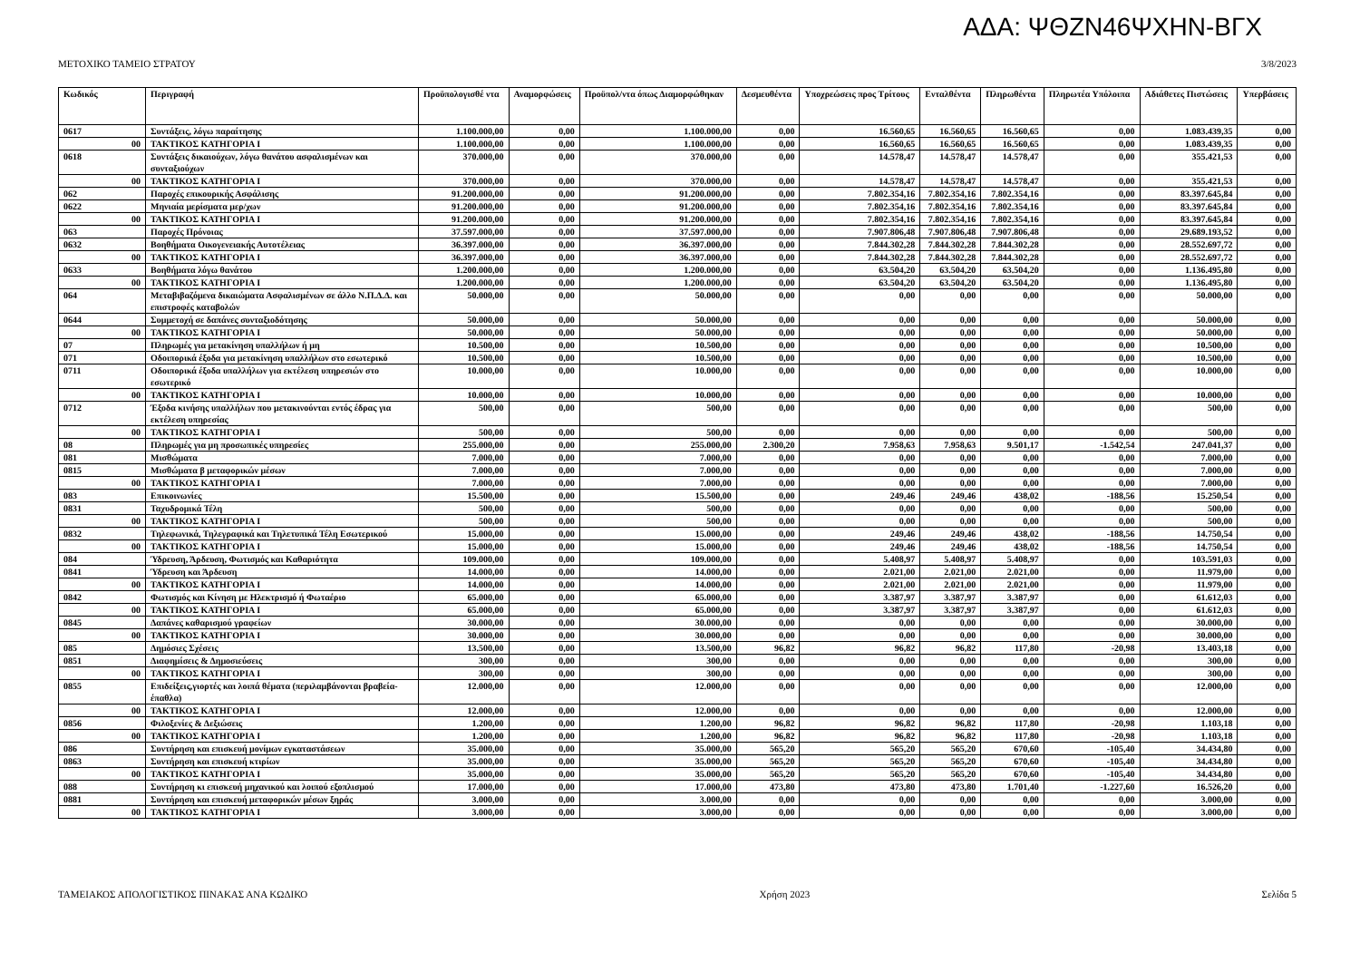ΑΔΑ: ΨΘΖΝ46ΨΧΗΝ-ΒΓΧ
ΜΕΤΟΧΙΚΟ ΤΑΜΕΙΟ ΣΤΡΑΤΟΥ 3/8/2023
| Κωδικός | Περιγραφή | Προϋπολογισθέ ντα | Αναμορφώσεις | Προϋπολ/ντα όπως Διαμορφώθηκαν | Δεσμευθέντα | Υποχρεώσεις προς Τρίτους | Ενταλθέντα | Πληρωθέντα | Πληρωτέα Υπόλοιπα | Αδιάθετες Πιστώσεις | Υπερβάσεις |
| --- | --- | --- | --- | --- | --- | --- | --- | --- | --- | --- | --- |
| 0617 | Συντάξεις, λόγω παραίτησης | 1.100.000,00 | 0,00 | 1.100.000,00 | 0,00 | 16.560,65 | 16.560,65 | 16.560,65 | 0,00 | 1.083.439,35 | 0,00 |
| 00 | ΤΑΚΤΙΚΟΣ ΚΑΤΗΓΟΡΙΑ Ι | 1.100.000,00 | 0,00 | 1.100.000,00 | 0,00 | 16.560,65 | 16.560,65 | 16.560,65 | 0,00 | 1.083.439,35 | 0,00 |
| 0618 | Συντάξεις δικαιούχων, λόγω θανάτου ασφαλισμένων και συνταξιούχων | 370.000,00 | 0,00 | 370.000,00 | 0,00 | 14.578,47 | 14.578,47 | 14.578,47 | 0,00 | 355.421,53 | 0,00 |
| 00 | ΤΑΚΤΙΚΟΣ ΚΑΤΗΓΟΡΙΑ Ι | 370.000,00 | 0,00 | 370.000,00 | 0,00 | 14.578,47 | 14.578,47 | 14.578,47 | 0,00 | 355.421,53 | 0,00 |
| 062 | Παροχές επικουρικής Ασφάλισης | 91.200.000,00 | 0,00 | 91.200.000,00 | 0,00 | 7.802.354,16 | 7.802.354,16 | 7.802.354,16 | 0,00 | 83.397.645,84 | 0,00 |
| 0622 | Μηνιαία μερίσματα μερ/χων | 91.200.000,00 | 0,00 | 91.200.000,00 | 0,00 | 7.802.354,16 | 7.802.354,16 | 7.802.354,16 | 0,00 | 83.397.645,84 | 0,00 |
| 00 | ΤΑΚΤΙΚΟΣ ΚΑΤΗΓΟΡΙΑ Ι | 91.200.000,00 | 0,00 | 91.200.000,00 | 0,00 | 7.802.354,16 | 7.802.354,16 | 7.802.354,16 | 0,00 | 83.397.645,84 | 0,00 |
| 063 | Παροχές Πρόνοιας | 37.597.000,00 | 0,00 | 37.597.000,00 | 0,00 | 7.907.806,48 | 7.907.806,48 | 7.907.806,48 | 0,00 | 29.689.193,52 | 0,00 |
| 0632 | Βοηθήματα Οικογενειακής Αυτοτέλειας | 36.397.000,00 | 0,00 | 36.397.000,00 | 0,00 | 7.844.302,28 | 7.844.302,28 | 7.844.302,28 | 0,00 | 28.552.697,72 | 0,00 |
| 00 | ΤΑΚΤΙΚΟΣ ΚΑΤΗΓΟΡΙΑ Ι | 36.397.000,00 | 0,00 | 36.397.000,00 | 0,00 | 7.844.302,28 | 7.844.302,28 | 7.844.302,28 | 0,00 | 28.552.697,72 | 0,00 |
| 0633 | Βοηθήματα λόγω θανάτου | 1.200.000,00 | 0,00 | 1.200.000,00 | 0,00 | 63.504,20 | 63.504,20 | 63.504,20 | 0,00 | 1.136.495,80 | 0,00 |
| 00 | ΤΑΚΤΙΚΟΣ ΚΑΤΗΓΟΡΙΑ Ι | 1.200.000,00 | 0,00 | 1.200.000,00 | 0,00 | 63.504,20 | 63.504,20 | 63.504,20 | 0,00 | 1.136.495,80 | 0,00 |
| 064 | Μεταβιβαζόμενα δικαιώματα Ασφαλισμένων σε άλλο Ν.Π.Δ.Δ. και επιστροφές καταβολών | 50.000,00 | 0,00 | 50.000,00 | 0,00 | 0,00 | 0,00 | 0,00 | 0,00 | 50.000,00 | 0,00 |
| 0644 | Συμμετοχή σε δαπάνες συνταξιοδότησης | 50.000,00 | 0,00 | 50.000,00 | 0,00 | 0,00 | 0,00 | 0,00 | 0,00 | 50.000,00 | 0,00 |
| 00 | ΤΑΚΤΙΚΟΣ ΚΑΤΗΓΟΡΙΑ Ι | 50.000,00 | 0,00 | 50.000,00 | 0,00 | 0,00 | 0,00 | 0,00 | 0,00 | 50.000,00 | 0,00 |
| 07 | Πληρωμές για μετακίνηση υπαλλήλων ή μη | 10.500,00 | 0,00 | 10.500,00 | 0,00 | 0,00 | 0,00 | 0,00 | 0,00 | 10.500,00 | 0,00 |
| 071 | Οδοιπορικά έξοδα για μετακίνηση υπαλλήλων στο εσωτερικό | 10.500,00 | 0,00 | 10.500,00 | 0,00 | 0,00 | 0,00 | 0,00 | 0,00 | 10.500,00 | 0,00 |
| 0711 | Οδοιπορικά έξοδα υπαλλήλων για εκτέλεση υπηρεσιών στο εσωτερικό | 10.000,00 | 0,00 | 10.000,00 | 0,00 | 0,00 | 0,00 | 0,00 | 0,00 | 10.000,00 | 0,00 |
| 00 | ΤΑΚΤΙΚΟΣ ΚΑΤΗΓΟΡΙΑ Ι | 10.000,00 | 0,00 | 10.000,00 | 0,00 | 0,00 | 0,00 | 0,00 | 0,00 | 10.000,00 | 0,00 |
| 0712 | Έξοδα κινήσης υπαλλήλων που μετακινούνται εντός έδρας για εκτέλεση υπηρεσίας | 500,00 | 0,00 | 500,00 | 0,00 | 0,00 | 0,00 | 0,00 | 0,00 | 500,00 | 0,00 |
| 00 | ΤΑΚΤΙΚΟΣ ΚΑΤΗΓΟΡΙΑ Ι | 500,00 | 0,00 | 500,00 | 0,00 | 0,00 | 0,00 | 0,00 | 0,00 | 500,00 | 0,00 |
| 08 | Πληρωμές για μη προσωπικές υπηρεσίες | 255.000,00 | 0,00 | 255.000,00 | 2.300,20 | 7.958,63 | 7.958,63 | 9.501,17 | -1.542,54 | 247.041,37 | 0,00 |
| 081 | Μισθώματα | 7.000,00 | 0,00 | 7.000,00 | 0,00 | 0,00 | 0,00 | 0,00 | 0,00 | 7.000,00 | 0,00 |
| 0815 | Μισθώματα β μεταφορικών μέσων | 7.000,00 | 0,00 | 7.000,00 | 0,00 | 0,00 | 0,00 | 0,00 | 0,00 | 7.000,00 | 0,00 |
| 00 | ΤΑΚΤΙΚΟΣ ΚΑΤΗΓΟΡΙΑ Ι | 7.000,00 | 0,00 | 7.000,00 | 0,00 | 0,00 | 0,00 | 0,00 | 0,00 | 7.000,00 | 0,00 |
| 083 | Επικοινωνίες | 15.500,00 | 0,00 | 15.500,00 | 0,00 | 249,46 | 249,46 | 438,02 | -188,56 | 15.250,54 | 0,00 |
| 0831 | Ταχυδρομικά Τέλη | 500,00 | 0,00 | 500,00 | 0,00 | 0,00 | 0,00 | 0,00 | 0,00 | 500,00 | 0,00 |
| 00 | ΤΑΚΤΙΚΟΣ ΚΑΤΗΓΟΡΙΑ Ι | 500,00 | 0,00 | 500,00 | 0,00 | 0,00 | 0,00 | 0,00 | 0,00 | 500,00 | 0,00 |
| 0832 | Τηλεφωνικά, Τηλεγραφικά και Τηλετυπικά Τέλη Εσωτερικού | 15.000,00 | 0,00 | 15.000,00 | 0,00 | 249,46 | 249,46 | 438,02 | -188,56 | 14.750,54 | 0,00 |
| 00 | ΤΑΚΤΙΚΟΣ ΚΑΤΗΓΟΡΙΑ Ι | 15.000,00 | 0,00 | 15.000,00 | 0,00 | 249,46 | 249,46 | 438,02 | -188,56 | 14.750,54 | 0,00 |
| 084 | Ύδρευση, Άρδευση, Φωτισμός και Καθαριότητα | 109.000,00 | 0,00 | 109.000,00 | 0,00 | 5.408,97 | 5.408,97 | 5.408,97 | 0,00 | 103.591,03 | 0,00 |
| 0841 | Ύδρευση και Άρδευση | 14.000,00 | 0,00 | 14.000,00 | 0,00 | 2.021,00 | 2.021,00 | 2.021,00 | 0,00 | 11.979,00 | 0,00 |
| 00 | ΤΑΚΤΙΚΟΣ ΚΑΤΗΓΟΡΙΑ Ι | 14.000,00 | 0,00 | 14.000,00 | 0,00 | 2.021,00 | 2.021,00 | 2.021,00 | 0,00 | 11.979,00 | 0,00 |
| 0842 | Φωτισμός και Κίνηση με Ηλεκτρισμό ή Φωταέριο | 65.000,00 | 0,00 | 65.000,00 | 0,00 | 3.387,97 | 3.387,97 | 3.387,97 | 0,00 | 61.612,03 | 0,00 |
| 00 | ΤΑΚΤΙΚΟΣ ΚΑΤΗΓΟΡΙΑ Ι | 65.000,00 | 0,00 | 65.000,00 | 0,00 | 3.387,97 | 3.387,97 | 3.387,97 | 0,00 | 61.612,03 | 0,00 |
| 0845 | Δαπάνες καθαρισμού γραφείων | 30.000,00 | 0,00 | 30.000,00 | 0,00 | 0,00 | 0,00 | 0,00 | 0,00 | 30.000,00 | 0,00 |
| 00 | ΤΑΚΤΙΚΟΣ ΚΑΤΗΓΟΡΙΑ Ι | 30.000,00 | 0,00 | 30.000,00 | 0,00 | 0,00 | 0,00 | 0,00 | 0,00 | 30.000,00 | 0,00 |
| 085 | Δημόσιες Σχέσεις | 13.500,00 | 0,00 | 13.500,00 | 96,82 | 96,82 | 96,82 | 117,80 | -20,98 | 13.403,18 | 0,00 |
| 0851 | Διαφημίσεις & Δημοσιεύσεις | 300,00 | 0,00 | 300,00 | 0,00 | 0,00 | 0,00 | 0,00 | 0,00 | 300,00 | 0,00 |
| 00 | ΤΑΚΤΙΚΟΣ ΚΑΤΗΓΟΡΙΑ Ι | 300,00 | 0,00 | 300,00 | 0,00 | 0,00 | 0,00 | 0,00 | 0,00 | 300,00 | 0,00 |
| 0855 | Επιδείξεις,γιορτές και λοιπά θέματα (περιλαμβάνονται βραβεία-έπαθλα) | 12.000,00 | 0,00 | 12.000,00 | 0,00 | 0,00 | 0,00 | 0,00 | 0,00 | 12.000,00 | 0,00 |
| 00 | ΤΑΚΤΙΚΟΣ ΚΑΤΗΓΟΡΙΑ Ι | 12.000,00 | 0,00 | 12.000,00 | 0,00 | 0,00 | 0,00 | 0,00 | 0,00 | 12.000,00 | 0,00 |
| 0856 | Φιλοξενίες & Δεξιώσεις | 1.200,00 | 0,00 | 1.200,00 | 96,82 | 96,82 | 96,82 | 117,80 | -20,98 | 1.103,18 | 0,00 |
| 00 | ΤΑΚΤΙΚΟΣ ΚΑΤΗΓΟΡΙΑ Ι | 1.200,00 | 0,00 | 1.200,00 | 96,82 | 96,82 | 96,82 | 117,80 | -20,98 | 1.103,18 | 0,00 |
| 086 | Συντήρηση και επισκευή μονίμων εγκαταστάσεων | 35.000,00 | 0,00 | 35.000,00 | 565,20 | 565,20 | 565,20 | 670,60 | -105,40 | 34.434,80 | 0,00 |
| 0863 | Συντήρηση και επισκευή κτιρίων | 35.000,00 | 0,00 | 35.000,00 | 565,20 | 565,20 | 565,20 | 670,60 | -105,40 | 34.434,80 | 0,00 |
| 00 | ΤΑΚΤΙΚΟΣ ΚΑΤΗΓΟΡΙΑ Ι | 35.000,00 | 0,00 | 35.000,00 | 565,20 | 565,20 | 565,20 | 670,60 | -105,40 | 34.434,80 | 0,00 |
| 088 | Συντήρηση κι επισκευή μηχανικού και λοιπού εξοπλισμού | 17.000,00 | 0,00 | 17.000,00 | 473,80 | 473,80 | 473,80 | 1.701,40 | -1.227,60 | 16.526,20 | 0,00 |
| 0881 | Συντήρηση και επισκευή μεταφορικών μέσων ξηράς | 3.000,00 | 0,00 | 3.000,00 | 0,00 | 0,00 | 0,00 | 0,00 | 0,00 | 3.000,00 | 0,00 |
| 00 | ΤΑΚΤΙΚΟΣ ΚΑΤΗΓΟΡΙΑ Ι | 3.000,00 | 0,00 | 3.000,00 | 0,00 | 0,00 | 0,00 | 0,00 | 0,00 | 3.000,00 | 0,00 |
ΤΑΜΕΙΑΚΟΣ ΑΠΟΛΟΓΙΣΤΙΚΟΣ ΠΙΝΑΚΑΣ ΑΝΑ ΚΩΔΙΚΟ Χρήση 2023 Σελίδα 5